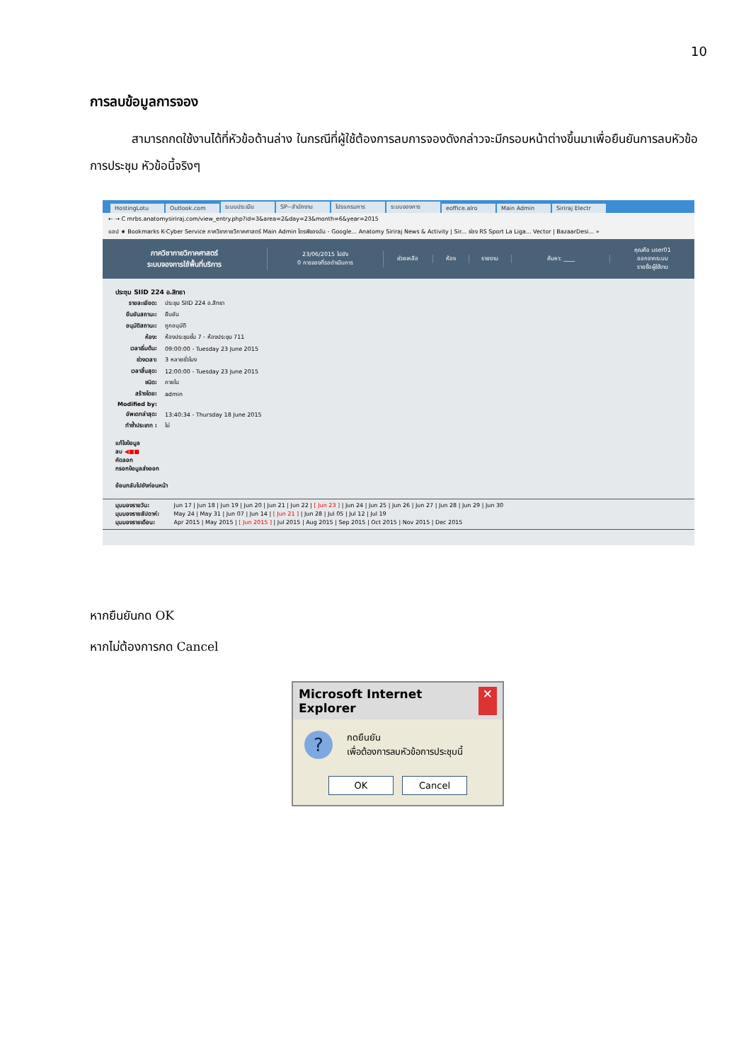10
การลบข้อมูลการจอง
สามารถกดใช้งานได้ที่หัวข้อด้านล่าง ในกรณีที่ผู้ใช้ต้องการลบการจองดังกล่าวจะมีกรอบหน้าต่างขึ้นมาเพื่อยืนยันการลบหัวข้อการประชุม หัวข้อนี้จริงๆ
HostingLotu Outlook.com ระบบประเมิน SP--สำนักงาน โปรแกรมการ ระบบจองการ eoffice.alro Main Admin Siriraj Electr
← → C mrbs.anatomysiriraj.com/view_entry.php?id=3&area=2&day=23&month=6&year=2015
แอป ★ Bookmarks K-Cyber Service ภาควิชากายวิภาคศาสตร์ Main Admin ไดรฟ์ของฉัน - Google... Anatomy Siriraj News & Activity | Sir... ช่อง RS Sport La Liga... Vector | BazaarDesi... »
ภาควิชากายวิภาคศาสตร์
ระบบจองการใช้พื้นที่บริการ
23/06/2015 ไปยัง
0 การจองที่รอดำเนินการ
ช่วยเหลือ ห้อง รายงาน ค้นหา: ____
คุณคือ user01
ออกจากระบบ
รายชื่อผู้ใช้งาน
ประชุม SIID 224 อ.สิทธา
| รายละเอียด: | ประชุม SIID 224 อ.สิทธา |
| ยืนยันสถานะ: | ยืนยัน |
| อนุมัติสถานะ: | ถูกอนุมัติ |
| ห้อง: | ห้องประชุมชั้น 7 - ห้องประชุม 711 |
| เวลาเริ่มต้น: | 09:00:00 - Tuesday 23 June 2015 |
| ช่วงเวลา: | 3 หลายชั่วโมง |
| เวลาสิ้นสุด: | 12:00:00 - Tuesday 23 June 2015 |
| ชนิด: | ภายใน |
| สร้างโดย: | admin |
| Modified by: | |
| อัพเดทล่าสุด: | 13:40:34 - Thursday 18 June 2015 |
| ทำซ้ำประเภท : | ไม่ |
แก้ไขข้อมูล
ลบ ◀■■
คัดลอก
กรอกข้อมูลส่งออก
ย้อนกลับไปยังก่อนหน้า
มุมมองรายวัน: Jun 17 | Jun 18 | Jun 19 | Jun 20 | Jun 21 | Jun 22 | [ Jun 23 ] | Jun 24 | Jun 25 | Jun 26 | Jun 27 | Jun 28 | Jun 29 | Jun 30
มุมมองรายสัปดาห์: May 24 | May 31 | Jun 07 | Jun 14 | [ Jun 21 ] | Jun 28 | Jul 05 | Jul 12 | Jul 19
มุมมองรายเดือน: Apr 2015 | May 2015 | [ Jun 2015 ] | Jul 2015 | Aug 2015 | Sep 2015 | Oct 2015 | Nov 2015 | Dec 2015
หากยืนยันกด OK
หากไม่ต้องการกด Cancel
Microsoft Internet Explorer ✕
?
กดยืนยัน
เพื่อต้องการลบหัวข้อการประชุมนี้
OK Cancel